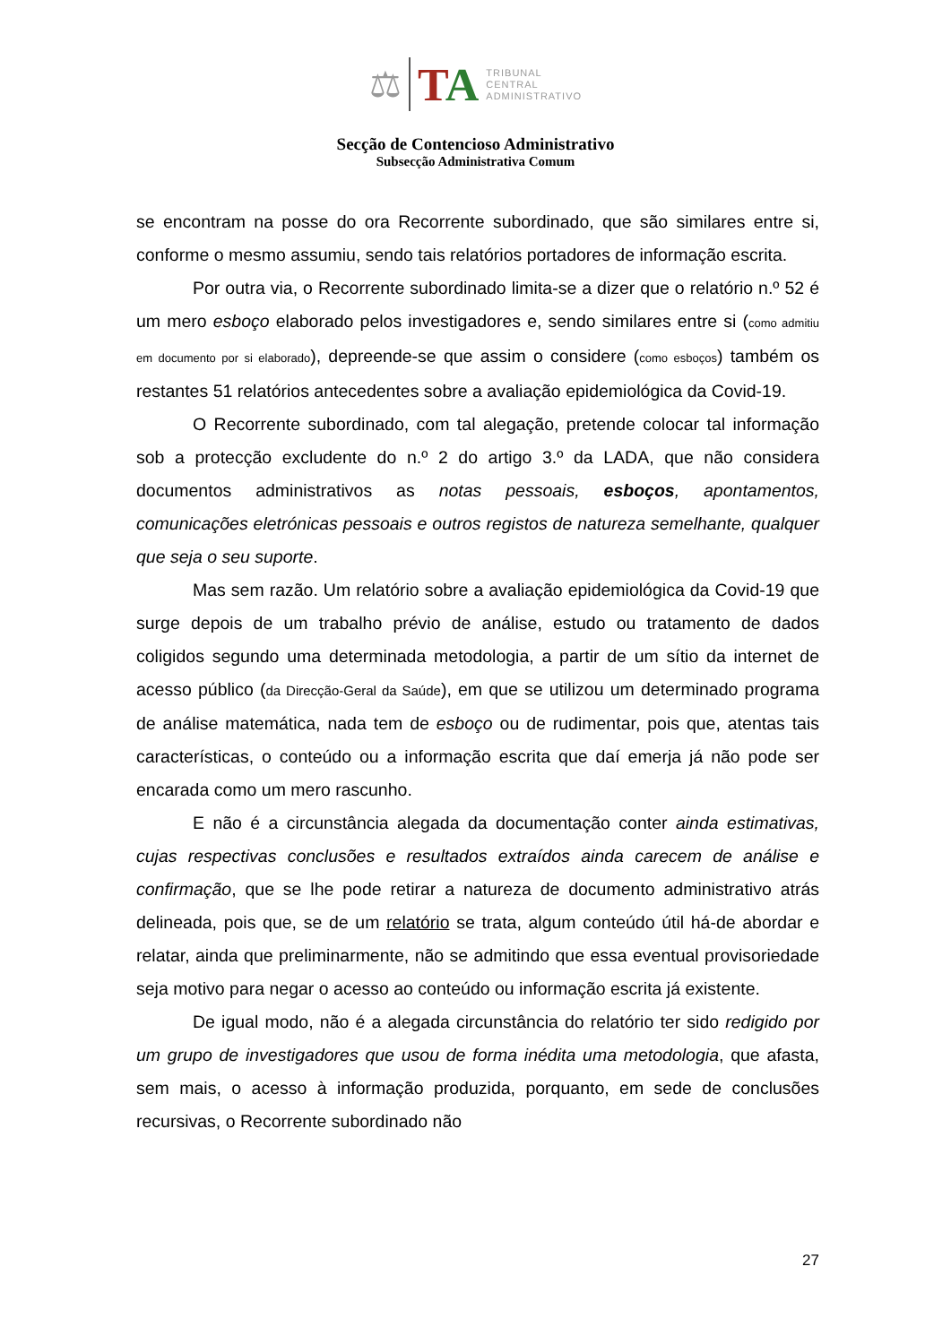⚖
TA
TRIBUNAL
CENTRAL
ADMINISTRATIVO
Secção de Contencioso Administrativo
Subsecção Administrativa Comum
se encontram na posse do ora Recorrente subordinado, que são similares entre si, conforme o mesmo assumiu, sendo tais relatórios portadores de informação escrita.
Por outra via, o Recorrente subordinado limita-se a dizer que o relatório n.º 52 é um mero esboço elaborado pelos investigadores e, sendo similares entre si (como admitiu em documento por si elaborado), depreende-se que assim o considere (como esboços) também os restantes 51 relatórios antecedentes sobre a avaliação epidemiológica da Covid-19.
O Recorrente subordinado, com tal alegação, pretende colocar tal informação sob a protecção excludente do n.º 2 do artigo 3.º da LADA, que não considera documentos administrativos as notas pessoais, esboços, apontamentos, comunicações eletrónicas pessoais e outros registos de natureza semelhante, qualquer que seja o seu suporte.
Mas sem razão. Um relatório sobre a avaliação epidemiológica da Covid-19 que surge depois de um trabalho prévio de análise, estudo ou tratamento de dados coligidos segundo uma determinada metodologia, a partir de um sítio da internet de acesso público (da Direcção-Geral da Saúde), em que se utilizou um determinado programa de análise matemática, nada tem de esboço ou de rudimentar, pois que, atentas tais características, o conteúdo ou a informação escrita que daí emerja já não pode ser encarada como um mero rascunho.
E não é a circunstância alegada da documentação conter ainda estimativas, cujas respectivas conclusões e resultados extraídos ainda carecem de análise e confirmação, que se lhe pode retirar a natureza de documento administrativo atrás delineada, pois que, se de um relatório se trata, algum conteúdo útil há-de abordar e relatar, ainda que preliminarmente, não se admitindo que essa eventual provisoriedade seja motivo para negar o acesso ao conteúdo ou informação escrita já existente.
De igual modo, não é a alegada circunstância do relatório ter sido redigido por um grupo de investigadores que usou de forma inédita uma metodologia, que afasta, sem mais, o acesso à informação produzida, porquanto, em sede de conclusões recursivas, o Recorrente subordinado não
27